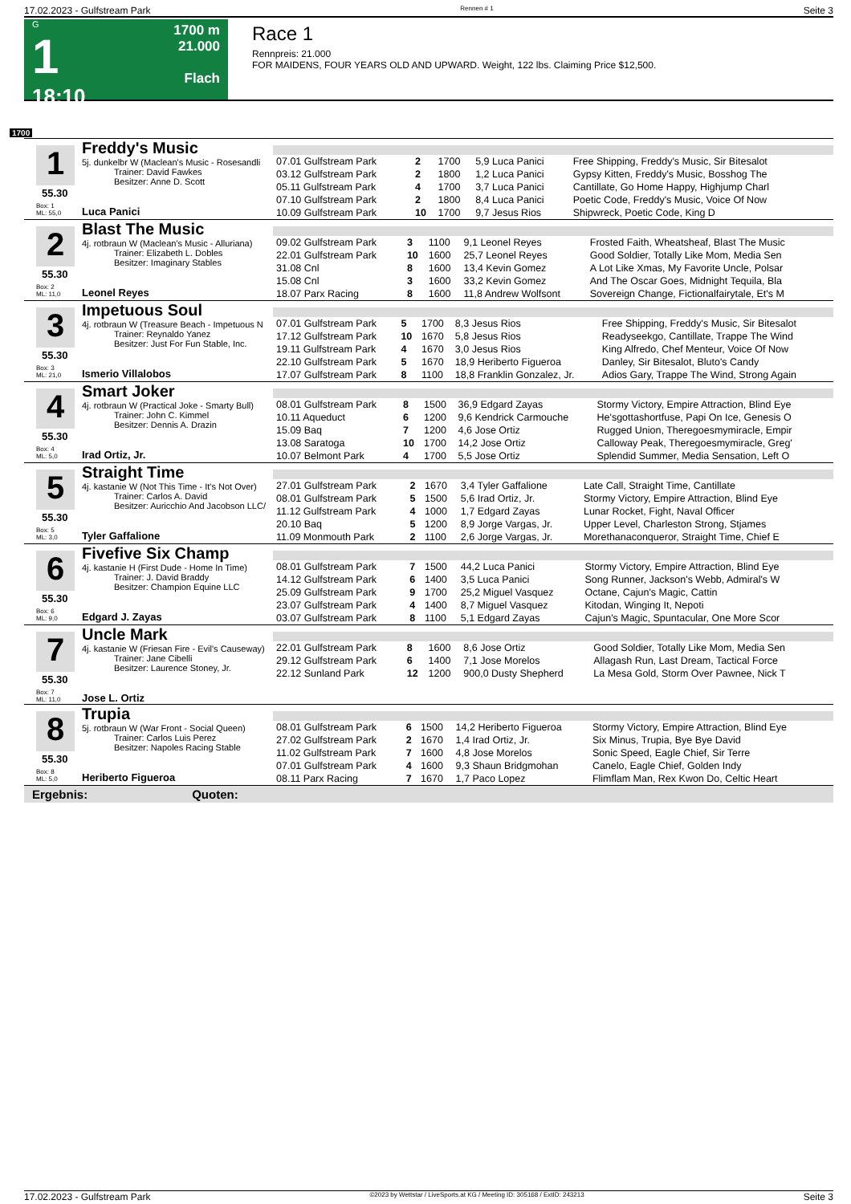17.02.2023 - Gulfstream Park Rennen # 1 Seite 3
G
1
18:10
1700 m
21.000
Flach
Race 1
Rennpreis: 21.000
FOR MAIDENS, FOUR YEARS OLD AND UPWARD. Weight, 122 lbs. Claiming Price $12,500.
1700
1
Freddy's Music
5j. dunkelbr W (Maclean's Music - Rosesandli
Trainer: David Fawkes
Besitzer: Anne D. Scott
55.30
Box: 1
ML: 55,0
Luca Panici
| 07.01 Gulfstream Park | 2 | 1700 | 5,9 Luca Panici | Free Shipping, Freddy's Music, Sir Bitesalot |
| 03.12 Gulfstream Park | 2 | 1800 | 1,2 Luca Panici | Gypsy Kitten, Freddy's Music, Bosshog The |
| 05.11 Gulfstream Park | 4 | 1700 | 3,7 Luca Panici | Cantillate, Go Home Happy, Highjump Charl |
| 07.10 Gulfstream Park | 2 | 1800 | 8,4 Luca Panici | Poetic Code, Freddy's Music, Voice Of Now |
| 10.09 Gulfstream Park | 10 | 1700 | 9,7 Jesus Rios | Shipwreck, Poetic Code, King D |
2
Blast The Music
4j. rotbraun W (Maclean's Music - Alluriana)
Trainer: Elizabeth L. Dobles
Besitzer: Imaginary Stables
55.30
Box: 2
ML: 11,0
Leonel Reyes
| 09.02 Gulfstream Park | 3 | 1100 | 9,1 Leonel Reyes | Frosted Faith, Wheatsheaf, Blast The Music |
| 22.01 Gulfstream Park | 10 | 1600 | 25,7 Leonel Reyes | Good Soldier, Totally Like Mom, Media Sen |
| 31.08 Cnl | 8 | 1600 | 13,4 Kevin Gomez | A Lot Like Xmas, My Favorite Uncle, Polsar |
| 15.08 Cnl | 3 | 1600 | 33,2 Kevin Gomez | And The Oscar Goes, Midnight Tequila, Bla |
| 18.07 Parx Racing | 8 | 1600 | 11,8 Andrew Wolfsont | Sovereign Change, Fictionalfairytale, Et's M |
3
Impetuous Soul
4j. rotbraun W (Treasure Beach - Impetuous N
Trainer: Reynaldo Yanez
Besitzer: Just For Fun Stable, Inc.
55.30
Box: 3
ML: 21,0
Ismerio Villalobos
| 07.01 Gulfstream Park | 5 | 1700 | 8,3 Jesus Rios | Free Shipping, Freddy's Music, Sir Bitesalot |
| 17.12 Gulfstream Park | 10 | 1670 | 5,8 Jesus Rios | Readyseekgo, Cantillate, Trappe The Wind |
| 19.11 Gulfstream Park | 4 | 1670 | 3,0 Jesus Rios | King Alfredo, Chef Menteur, Voice Of Now |
| 22.10 Gulfstream Park | 5 | 1670 | 18,9 Heriberto Figueroa | Danley, Sir Bitesalot, Bluto's Candy |
| 17.07 Gulfstream Park | 8 | 1100 | 18,8 Franklin Gonzalez, Jr. | Adios Gary, Trappe The Wind, Strong Again |
4
Smart Joker
4j. rotbraun W (Practical Joke - Smarty Bull)
Trainer: John C. Kimmel
Besitzer: Dennis A. Drazin
55.30
Box: 4
ML: 5,0
Irad Ortiz, Jr.
| 08.01 Gulfstream Park | 8 | 1500 | 36,9 Edgard Zayas | Stormy Victory, Empire Attraction, Blind Eye |
| 10.11 Aqueduct | 6 | 1200 | 9,6 Kendrick Carmouche | He'sgottashortfuse, Papi On Ice, Genesis O |
| 15.09 Baq | 7 | 1200 | 4,6 Jose Ortiz | Rugged Union, Theregoesmymiracle, Empir |
| 13.08 Saratoga | 10 | 1700 | 14,2 Jose Ortiz | Calloway Peak, Theregoesmymiracle, Greg' |
| 10.07 Belmont Park | 4 | 1700 | 5,5 Jose Ortiz | Splendid Summer, Media Sensation, Left O |
5
Straight Time
4j. kastanie W (Not This Time - It's Not Over)
Trainer: Carlos A. David
Besitzer: Auricchio And Jacobson LLC/
55.30
Box: 5
ML: 3,0
Tyler Gaffalione
| 27.01 Gulfstream Park | 2 | 1670 | 3,4 Tyler Gaffalione | Late Call, Straight Time, Cantillate |
| 08.01 Gulfstream Park | 5 | 1500 | 5,6 Irad Ortiz, Jr. | Stormy Victory, Empire Attraction, Blind Eye |
| 11.12 Gulfstream Park | 4 | 1000 | 1,7 Edgard Zayas | Lunar Rocket, Fight, Naval Officer |
| 20.10 Baq | 5 | 1200 | 8,9 Jorge Vargas, Jr. | Upper Level, Charleston Strong, Stjames |
| 11.09 Monmouth Park | 2 | 1100 | 2,6 Jorge Vargas, Jr. | Morethanaconqueror, Straight Time, Chief E |
6
Fivefive Six Champ
4j. kastanie H (First Dude - Home In Time)
Trainer: J. David Braddy
Besitzer: Champion Equine LLC
55.30
Box: 6
ML: 9,0
Edgard J. Zayas
| 08.01 Gulfstream Park | 7 | 1500 | 44,2 Luca Panici | Stormy Victory, Empire Attraction, Blind Eye |
| 14.12 Gulfstream Park | 6 | 1400 | 3,5 Luca Panici | Song Runner, Jackson's Webb, Admiral's W |
| 25.09 Gulfstream Park | 9 | 1700 | 25,2 Miguel Vasquez | Octane, Cajun's Magic, Cattin |
| 23.07 Gulfstream Park | 4 | 1400 | 8,7 Miguel Vasquez | Kitodan, Winging It, Nepoti |
| 03.07 Gulfstream Park | 8 | 1100 | 5,1 Edgard Zayas | Cajun's Magic, Spuntacular, One More Scor |
7
Uncle Mark
4j. kastanie W (Friesan Fire - Evil's Causeway)
Trainer: Jane Cibelli
Besitzer: Laurence Stoney, Jr.
55.30
Box: 7
ML: 11,0
Jose L. Ortiz
| 22.01 Gulfstream Park | 8 | 1600 | 8,6 Jose Ortiz | Good Soldier, Totally Like Mom, Media Sen |
| 29.12 Gulfstream Park | 6 | 1400 | 7,1 Jose Morelos | Allagash Run, Last Dream, Tactical Force |
| 22.12 Sunland Park | 12 | 1200 | 900,0 Dusty Shepherd | La Mesa Gold, Storm Over Pawnee, Nick T |
8
Trupia
5j. rotbraun W (War Front - Social Queen)
Trainer: Carlos Luis Perez
Besitzer: Napoles Racing Stable
55.30
Box: 8
ML: 5,0
Heriberto Figueroa
| 08.01 Gulfstream Park | 6 | 1500 | 14,2 Heriberto Figueroa | Stormy Victory, Empire Attraction, Blind Eye |
| 27.02 Gulfstream Park | 2 | 1670 | 1,4 Irad Ortiz, Jr. | Six Minus, Trupia, Bye Bye David |
| 11.02 Gulfstream Park | 7 | 1600 | 4,8 Jose Morelos | Sonic Speed, Eagle Chief, Sir Terre |
| 07.01 Gulfstream Park | 4 | 1600 | 9,3 Shaun Bridgmohan | Canelo, Eagle Chief, Golden Indy |
| 08.11 Parx Racing | 7 | 1670 | 1,7 Paco Lopez | Flimflam Man, Rex Kwon Do, Celtic Heart |
Ergebnis: Quoten:
17.02.2023 - Gulfstream Park ©2023 by Wettstar / LiveSports.at KG / Meeting ID: 305168 / ExtID: 243213 Seite 3